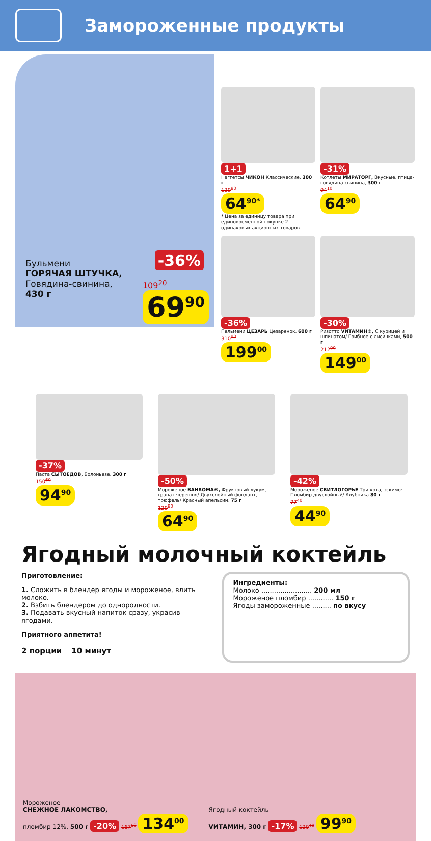Замороженные продукты
Бульмени
ГОРЯЧАЯ ШТУЧКА,
Говядина-свинина,
430 г
-36%
109<sup>20</sup>
69<sup>90</sup>
1+1
Наггетсы ЧИКОН Классические, 300 г
129<sup>80</sup>
64<sup>90*</sup>
* Цена за единицу товара при единовременной покупке 2 одинаковых акционных товаров
-31%
Котлеты МИРАТОРГ, Вкусные, птица-говядина-свинина, 300 г
94<sup>10</sup>
64<sup>90</sup>
-36%
Пельмени ЦЕЗАРЬ Цезаренок, 600 г
310<sup>90</sup>
199<sup>00</sup>
-30%
Ризотто VИТАМИН®, С курицей и шпинатом/ Грибное с лисичками, 500 г
212<sup>90</sup>
149<sup>00</sup>
-37%
Паста СЫТОЕДОВ, Болоньезе, 300 г
150<sup>60</sup>
94<sup>90</sup>
-50%
Мороженое BAHROMA®, Фруктовый лукум, гранат-черешня/ Двухслойный фондант, трюфель/ Красный апельсин, 75 г
129<sup>80</sup>
64<sup>90</sup>
-42%
Мороженое СВИТЛОГОРЬЕ Три кота, эскимо: Пломбир двуслойный/ Клубника 80 г
77<sup>40</sup>
44<sup>90</sup>
Ягодный молочный коктейль
Приготовление:
1. Сложить в блендер ягоды и мороженое, влить молоко.
2. Взбить блендером до однородности.
3. Подавать вкусный напиток сразу, украсив ягодами.
Приятного аппетита!
2 порции 10 минут
Ингредиенты:
Молоко ........................ 200 мл
Мороженое пломбир ............ 150 г
Ягоды замороженные ......... по вкусу
Мороженое
СНЕЖНОЕ ЛАКОМСТВО,
пломбир 12%, 500 г -20% 167<sup>50</sup> 134<sup>00</sup>
Ягодный коктейль
VИТАМИН, 300 г -17% 120<sup>40</sup> 99<sup>90</sup>